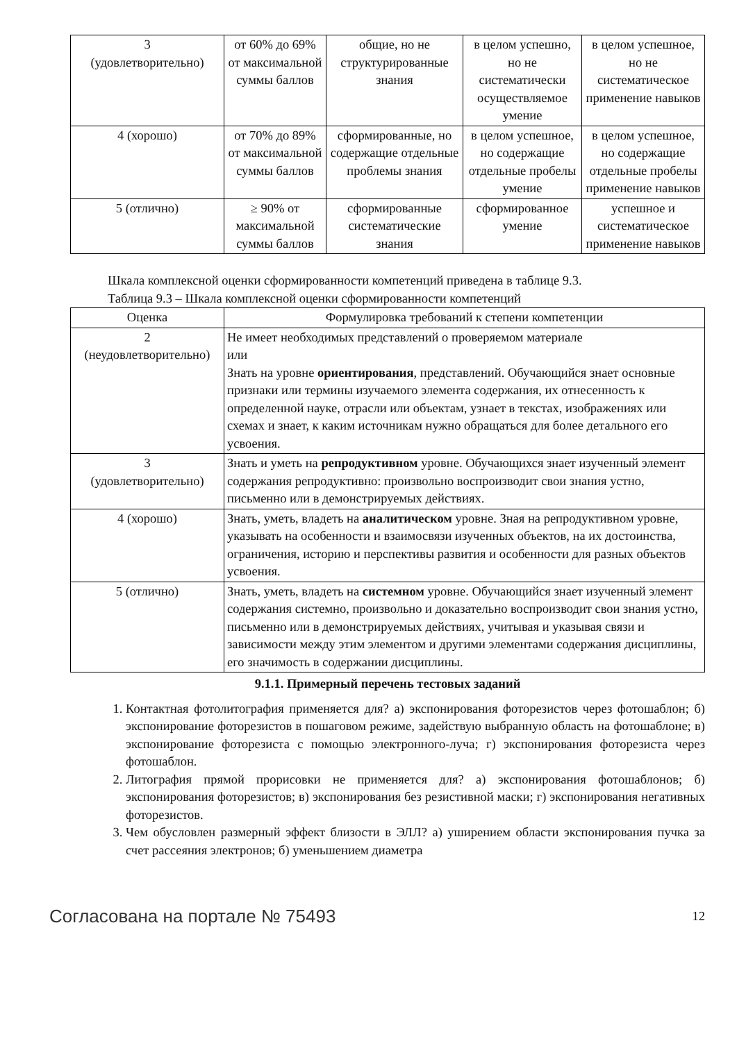| 3 (удовлетворительно) | от 60% до 69% от максимальной суммы баллов | общие, но не структурированные знания | в целом успешно, но не систематически осуществляемое умение | в целом успешное, но не систематическое применение навыков |
| 4 (хорошо) | от 70% до 89% от максимальной суммы баллов | сформированные, но содержащие отдельные проблемы знания | в целом успешное, но содержащие отдельные пробелы умение | в целом успешное, но содержащие отдельные пробелы применение навыков |
| 5 (отлично) | ≥ 90% от максимальной суммы баллов | сформированные систематические знания | сформированное умение | успешное и систематическое применение навыков |
Шкала комплексной оценки сформированности компетенций приведена в таблице 9.3.
Таблица 9.3 – Шкала комплексной оценки сформированности компетенций
| Оценка | Формулировка требований к степени компетенции |
| --- | --- |
| 2 (неудовлетворительно) | Не имеет необходимых представлений о проверяемом материале или Знать на уровне ориентирования , представлений. Обучающийся знает основные признаки или термины изучаемого элемента содержания, их отнесенность к определенной науке, отрасли или объектам, узнает в текстах, изображениях или схемах и знает, к каким источникам нужно обращаться для более детального его усвоения. |
| 3 (удовлетворительно) | Знать и уметь на репродуктивном уровне. Обучающихся знает изученный элемент содержания репродуктивно: произвольно воспроизводит свои знания устно, письменно или в демонстрируемых действиях. |
| 4 (хорошо) | Знать, уметь, владеть на аналитическом уровне. Зная на репродуктивном уровне, указывать на особенности и взаимосвязи изученных объектов, на их достоинства, ограничения, историю и перспективы развития и особенности для разных объектов усвоения. |
| 5 (отлично) | Знать, уметь, владеть на системном уровне. Обучающийся знает изученный элемент содержания системно, произвольно и доказательно воспроизводит свои знания устно, письменно или в демонстрируемых действиях, учитывая и указывая связи и зависимости между этим элементом и другими элементами содержания дисциплины, его значимость в содержании дисциплины. |
9.1.1. Примерный перечень тестовых заданий
1. Контактная фотолитография применяется для? а) экспонирования фоторезистов через фотошаблон; б) экспонирование фоторезистов в пошаговом режиме, задействую выбранную область на фотошаблоне; в) экспонирование фоторезиста с помощью электронного-луча; г) экспонирования фоторезиста через фотошаблон.
2. Литография прямой прорисовки не применяется для? а) экспонирования фотошаблонов; б) экспонирования фоторезистов; в) экспонирования без резистивной маски; г) экспонирования негативных фоторезистов.
3. Чем обусловлен размерный эффект близости в ЭЛЛ? а) уширением области экспонирования пучка за счет рассеяния электронов; б) уменьшением диаметра
Согласована на портале № 75493 12